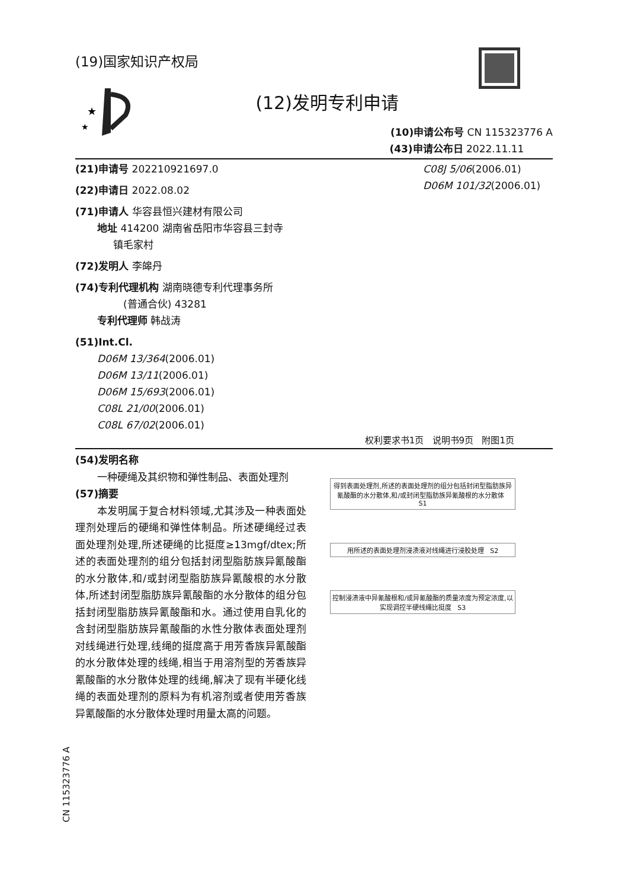(19)国家知识产权局
★
★
(12)发明专利申请
(10)申请公布号 CN 115323776 A
(43)申请公布日 2022.11.11
(21)申请号 202210921697.0
(22)申请日 2022.08.02
(71)申请人 华容县恒兴建材有限公司
地址 414200 湖南省岳阳市华容县三封寺
镇毛家村
(72)发明人 李皞丹
(74)专利代理机构 湖南晓德专利代理事务所
(普通合伙) 43281
专利代理师 韩战涛
(51)Int.Cl.
D06M 13/364(2006.01)
D06M 13/11(2006.01)
D06M 15/693(2006.01)
C08L 21/00(2006.01)
C08L 67/02(2006.01)
C08J 5/06(2006.01)
D06M 101/32(2006.01)
权利要求书1页 说明书9页 附图1页
(54)发明名称
一种硬绳及其织物和弹性制品、表面处理剂
(57)摘要
本发明属于复合材料领域,尤其涉及一种表面处理剂处理后的硬绳和弹性体制品。所述硬绳经过表面处理剂处理,所述硬绳的比挺度≥13mgf/dtex;所述的表面处理剂的组分包括封闭型脂肪族异氰酸酯的水分散体,和/或封闭型脂肪族异氰酸根的水分散体,所述封闭型脂肪族异氰酸酯的水分散体的组分包括封闭型脂肪族异氰酸酯和水。通过使用自乳化的含封闭型脂肪族异氰酸酯的水性分散体表面处理剂对线绳进行处理,线绳的挺度高于用芳香族异氰酸酯的水分散体处理的线绳,相当于用溶剂型的芳香族异氰酸酯的水分散体处理的线绳,解决了现有半硬化线绳的表面处理剂的原料为有机溶剂或者使用芳香族异氰酸酯的水分散体处理时用量太高的问题。
得到表面处理剂,所述的表面处理剂的组分包括封闭型脂肪族异氰酸酯的水分散体,和/或封闭型脂肪族异氰酸根的水分散体 S1
用所述的表面处理剂浸渍液对线绳进行浸胶处理 S2
控制浸渍液中异氰酸根和/或异氰酸酯的质量浓度为预定浓度,以实现调控半硬线绳比挺度 S3
CN 115323776 A